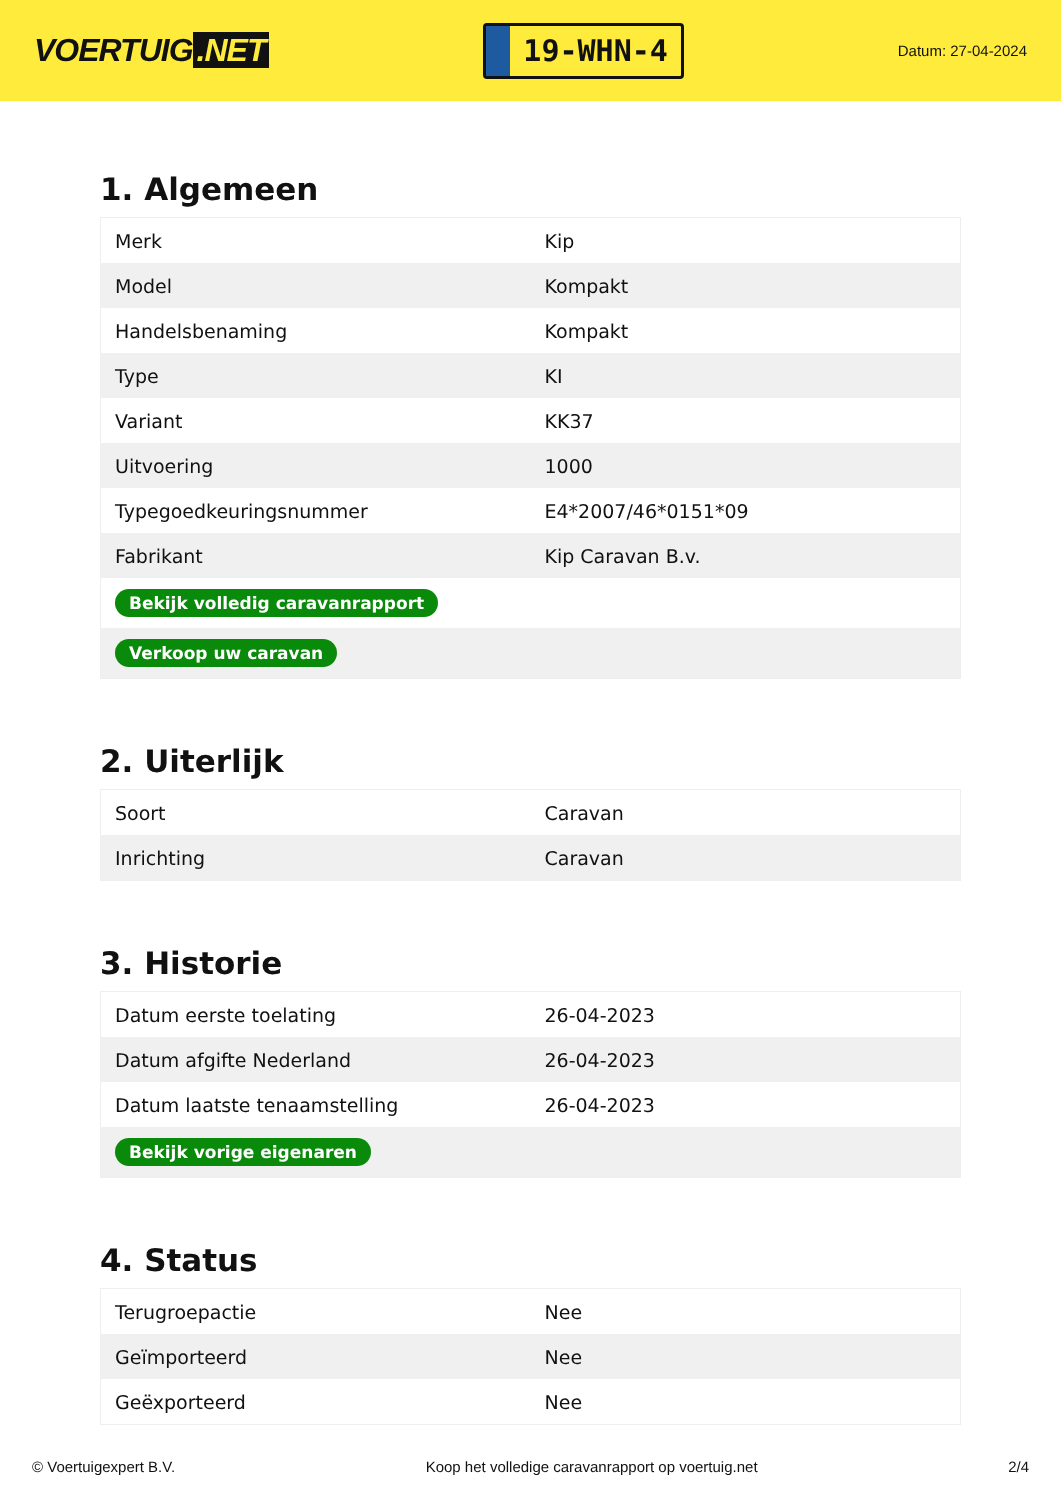VOERTUIG.NET
19-WHN-4
Datum: 27-04-2024
1. Algemeen
| Merk | Kip |
| Model | Kompakt |
| Handelsbenaming | Kompakt |
| Type | KI |
| Variant | KK37 |
| Uitvoering | 1000 |
| Typegoedkeuringsnummer | E4*2007/46*0151*09 |
| Fabrikant | Kip Caravan B.v. |
| Bekijk volledig caravanrapport | |
| Verkoop uw caravan | |
2. Uiterlijk
| Soort | Caravan |
| Inrichting | Caravan |
3. Historie
| Datum eerste toelating | 26-04-2023 |
| Datum afgifte Nederland | 26-04-2023 |
| Datum laatste tenaamstelling | 26-04-2023 |
| Bekijk vorige eigenaren | |
4. Status
| Terugroepactie | Nee |
| Geïmporteerd | Nee |
| Geëxporteerd | Nee |
© Voertuigexpert B.V. Koop het volledige caravanrapport op voertuig.net 2/4